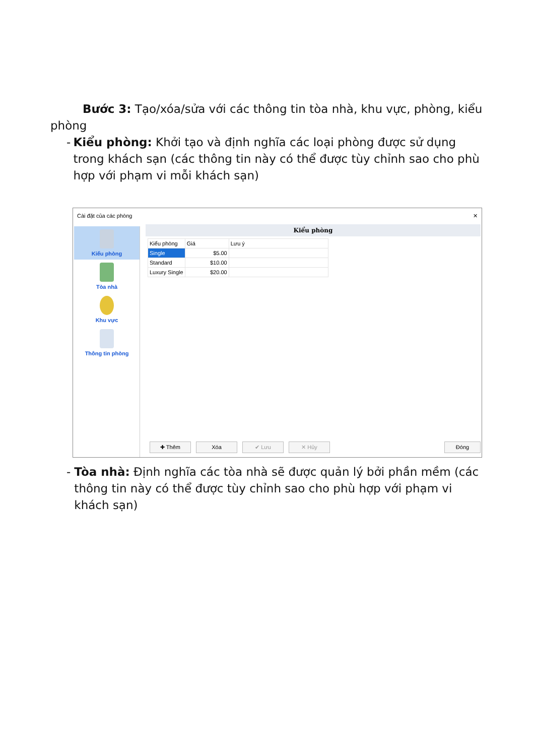Bước 3: Tạo/xóa/sửa với các thông tin tòa nhà, khu vực, phòng, kiểu phòng
- Kiểu phòng: Khởi tạo và định nghĩa các loại phòng được sử dụng trong khách sạn (các thông tin này có thể được tùy chỉnh sao cho phù hợp với phạm vi mỗi khách sạn)
Cài đặt của các phòng ✕
Kiểu phòng
Tòa nhà
Khu vực
Thông tin phòng
Kiểu phòng
| Kiểu phòng | Giá | Lưu ý |
| --- | --- | --- |
| Single | $5.00 | |
| Standard | $10.00 | |
| Luxury Single | $20.00 | |
✚ Thêm Xóa ✔ Lưu ✕ Hủy Đóng
- Tòa nhà: Định nghĩa các tòa nhà sẽ được quản lý bởi phần mềm (các thông tin này có thể được tùy chỉnh sao cho phù hợp với phạm vi khách sạn)